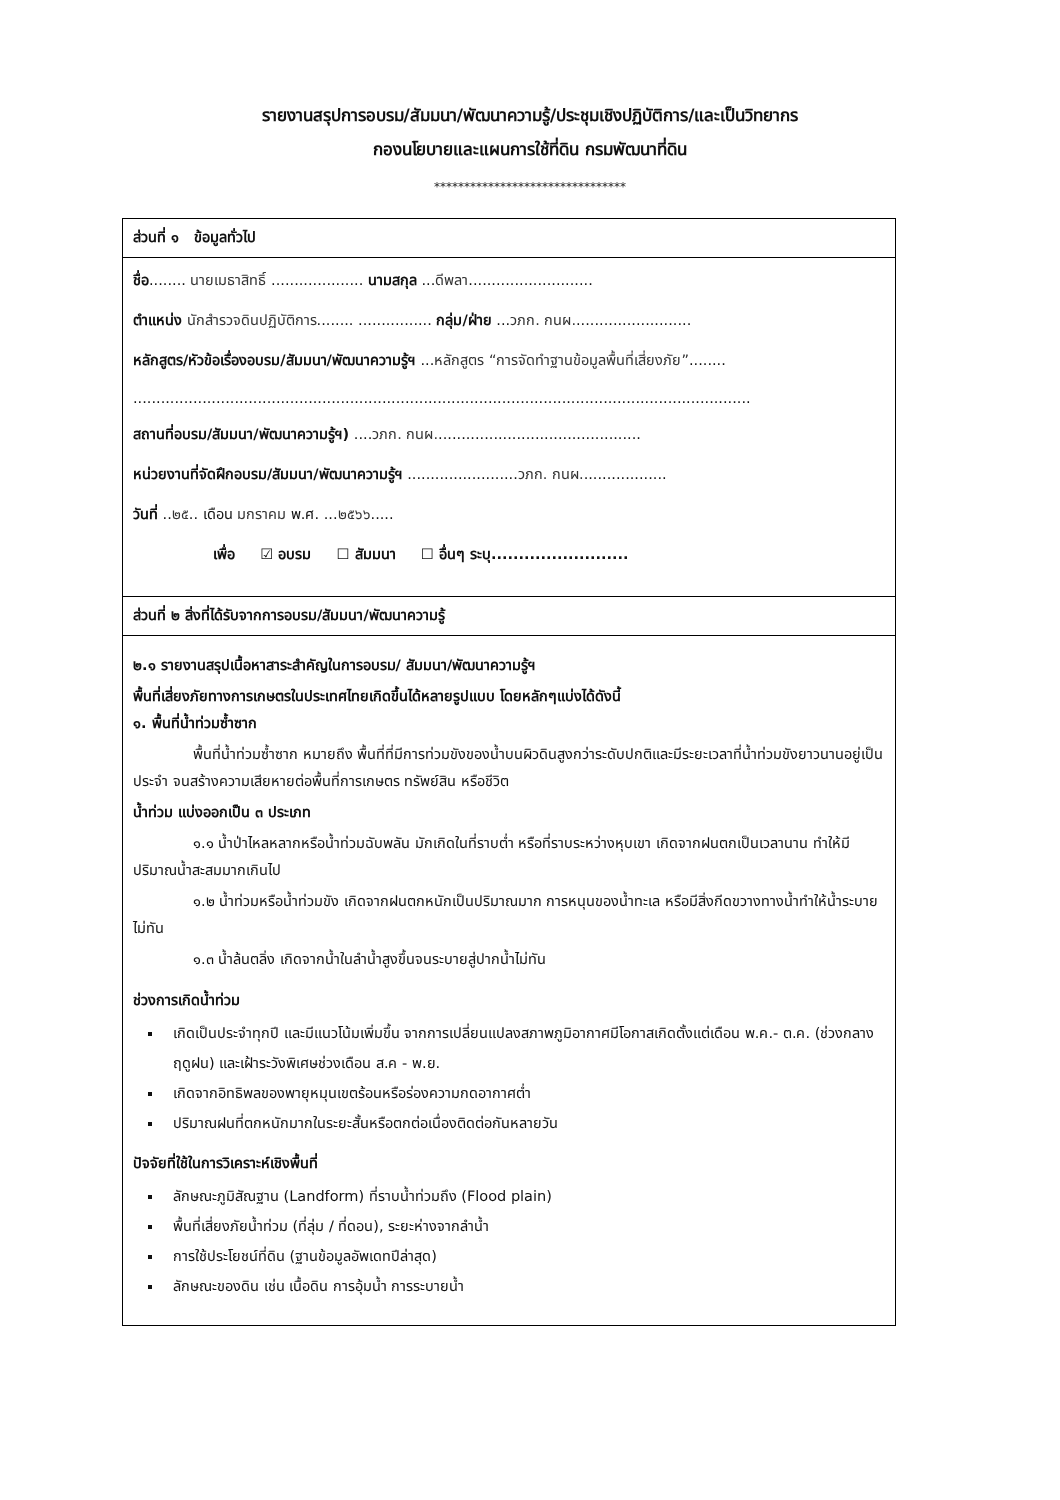รายงานสรุปการอบรม/สัมมนา/พัฒนาความรู้/ประชุมเชิงปฏิบัติการ/และเป็นวิทยากร
กองนโยบายและแผนการใช้ที่ดิน กรมพัฒนาที่ดิน
********************************
ส่วนที่ ๑ ข้อมูลทั่วไป
ชื่อ........ นายเมธาสิทธิ์ .................... นามสกุล ...ดีพลา...........................
ตำแหน่ง นักสำรวจดินปฏิบัติการ........ ................ กลุ่ม/ฝ่าย ...วภก. กนผ..........................
หลักสูตร/หัวข้อเรื่องอบรม/สัมมนา/พัฒนาความรู้ฯ ...หลักสูตร “การจัดทำฐานข้อมูลพื้นที่เสี่ยงภัย”........
......................................................................................................................................
สถานที่อบรม/สัมมนา/พัฒนาความรู้ฯ) ....วภก. กนผ.............................................
หน่วยงานที่จัดฝึกอบรม/สัมมนา/พัฒนาความรู้ฯ ........................วภก. กนผ...................
วันที่ ..๒๕.. เดือน มกราคม พ.ศ. ...๒๕๖๖.....
เพื่อ ☑ อบรม ☐ สัมมนา ☐ อื่นๆ ระบุ.........................
ส่วนที่ ๒ สิ่งที่ได้รับจากการอบรม/สัมมนา/พัฒนาความรู้
๒.๑ รายงานสรุปเนื้อหาสาระสำคัญในการอบรม/ สัมมนา/พัฒนาความรู้ฯ
พื้นที่เสี่ยงภัยทางการเกษตรในประเทศไทยเกิดขึ้นได้หลายรูปแบบ โดยหลักๆแบ่งได้ดังนี้
๑. พื้นที่น้ำท่วมซ้ำซาก
พื้นที่น้ำท่วมซ้ำซาก หมายถึง พื้นที่ที่มีการท่วมขังของน้ำบนผิวดินสูงกว่าระดับปกติและมีระยะเวลาที่น้ำท่วมขังยาวนานอยู่เป็นประจำ จนสร้างความเสียหายต่อพื้นที่การเกษตร ทรัพย์สิน หรือชีวิต
น้ำท่วม แบ่งออกเป็น ๓ ประเภท
๑.๑ น้ำป่าไหลหลากหรือน้ำท่วมฉับพลัน มักเกิดในที่ราบต่ำ หรือที่ราบระหว่างหุบเขา เกิดจากฝนตกเป็นเวลานาน ทำให้มีปริมาณน้ำสะสมมากเกินไป
๑.๒ น้ำท่วมหรือน้ำท่วมขัง เกิดจากฝนตกหนักเป็นปริมาณมาก การหนุนของน้ำทะเล หรือมีสิ่งกีดขวางทางน้ำทำให้น้ำระบายไม่ทัน
๑.๓ น้ำล้นตลิ่ง เกิดจากน้ำในลำน้ำสูงขึ้นจนระบายสู่ปากน้ำไม่ทัน
ช่วงการเกิดน้ำท่วม
เกิดเป็นประจำทุกปี และมีแนวโน้มเพิ่มขึ้น จากการเปลี่ยนแปลงสภาพภูมิอากาศมีโอกาสเกิดตั้งแต่เดือน พ.ค.- ต.ค. (ช่วงกลางฤดูฝน) และเฝ้าระวังพิเศษช่วงเดือน ส.ค - พ.ย.
เกิดจากอิทธิพลของพายุหมุนเขตร้อนหรือร่องความกดอากาศต่ำ
ปริมาณฝนที่ตกหนักมากในระยะสั้นหรือตกต่อเนื่องติดต่อกันหลายวัน
ปัจจัยที่ใช้ในการวิเคราะห์เชิงพื้นที่
ลักษณะภูมิสัณฐาน (Landform) ที่ราบน้ำท่วมถึง (Flood plain)
พื้นที่เสี่ยงภัยน้ำท่วม (ที่ลุ่ม / ที่ดอน), ระยะห่างจากลำน้ำ
การใช้ประโยชน์ที่ดิน (ฐานข้อมูลอัพเดทปีล่าสุด)
ลักษณะของดิน เช่น เนื้อดิน การอุ้มน้ำ การระบายน้ำ